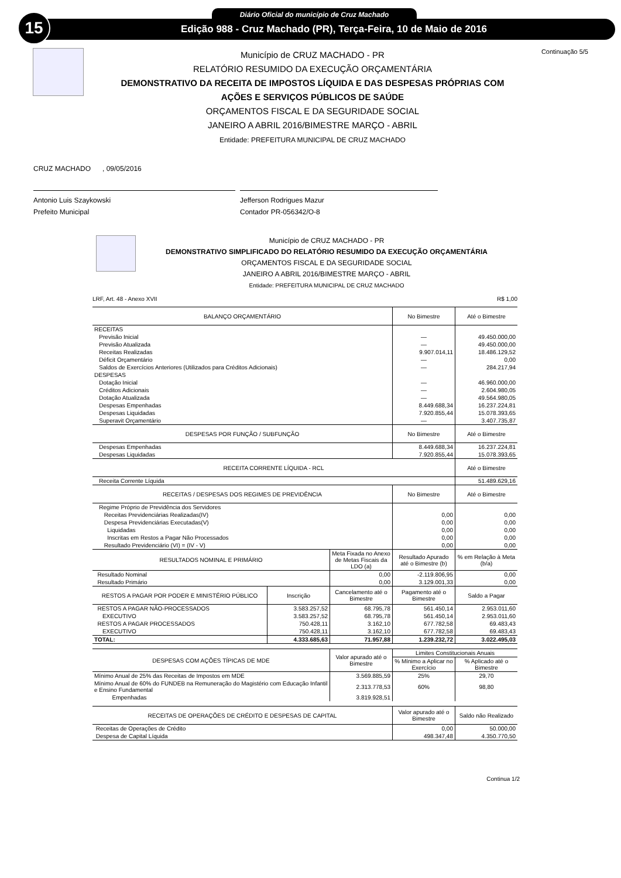15 Diário Oficial do município de Cruz Machado
Edição 988 - Cruz Machado (PR), Terça-Feira, 10 de Maio de 2016
Município de CRUZ MACHADO - PR
RELATÓRIO RESUMIDO DA EXECUÇÃO ORÇAMENTÁRIA
DEMONSTRATIVO DA RECEITA DE IMPOSTOS LÍQUIDA E DAS DESPESAS PRÓPRIAS COM
AÇÕES E SERVIÇOS PÚBLICOS DE SAÚDE
ORÇAMENTOS FISCAL E DA SEGURIDADE SOCIAL
JANEIRO A ABRIL 2016/BIMESTRE MARÇO - ABRIL
Entidade: PREFEITURA MUNICIPAL DE CRUZ MACHADO
Continuação 5/5
CRUZ MACHADO , 09/05/2016
Antonio Luis Szaykowski
Prefeito Municipal
Jefferson Rodrigues Mazur
Contador PR-056342/O-8
Município de CRUZ MACHADO - PR
DEMONSTRATIVO SIMPLIFICADO DO RELATÓRIO RESUMIDO DA EXECUÇÃO ORÇAMENTÁRIA
ORÇAMENTOS FISCAL E DA SEGURIDADE SOCIAL
JANEIRO A ABRIL 2016/BIMESTRE MARÇO - ABRIL
Entidade: PREFEITURA MUNICIPAL DE CRUZ MACHADO
LRF, Art. 48 - Anexo XVII R$ 1,00
| BALANÇO ORÇAMENTÁRIO | No Bimestre | Até o Bimestre |
| RECEITAS | | |
| Previsão Inicial | — | 49.450.000,00 |
| Previsão Atualizada | — | 49.450.000,00 |
| Receitas Realizadas | 9.907.014,11 | 18.486.129,52 |
| Déficit Orçamentário | — | 0,00 |
| Saldos de Exercícios Anteriores (Utilizados para Créditos Adicionais) | — | 284.217,94 |
| DESPESAS | | |
| Dotação Inicial | — | 46.960.000,00 |
| Créditos Adicionais | — | 2.604.980,05 |
| Dotação Atualizada | — | 49.564.980,05 |
| Despesas Empenhadas | 8.449.688,34 | 16.237.224,81 |
| Despesas Liquidadas | 7.920.855,44 | 15.078.393,65 |
| Superavit Orçamentário | — | 3.407.735,87 |
| DESPESAS POR FUNÇÃO / SUBFUNÇÃO | No Bimestre | Até o Bimestre |
| Despesas Empenhadas | 8.449.688,34 | 16.237.224,81 |
| Despesas Liquidadas | 7.920.855,44 | 15.078.393,65 |
| RECEITA CORRENTE LÍQUIDA - RCL | | Até o Bimestre |
| Receita Corrente Líquida | | 51.489.629,16 |
| RECEITAS / DESPESAS DOS REGIMES DE PREVIDÊNCIA | No Bimestre | Até o Bimestre |
| Regime Próprio de Previdência dos Servidores | | |
| Receitas Previdenciárias Realizadas(IV) | 0,00 | 0,00 |
| Despesa Previdenciárias Executadas(V) | 0,00 | 0,00 |
| Liquidadas | 0,00 | 0,00 |
| Inscritas em Restos a Pagar Não Processados | 0,00 | 0,00 |
| Resultado Previdenciário (VI) = (IV - V) | 0,00 | 0,00 |
| RESULTADOS NOMINAL E PRIMÁRIO | Meta Fixada no Anexo de Metas Fiscais da LDO (a) | Resultado Apurado até o Bimestre (b) | % em Relação à Meta (b/a) |
| Resultado Nominal | 0,00 | -2.119.806,95 | 0,00 |
| Resultado Primário | 0,00 | 3.129.001,33 | 0,00 |
| RESTOS A PAGAR POR PODER E MINISTÉRIO PÚBLICO | Inscrição | Cancelamento até o Bimestre | Pagamento até o Bimestre | Saldo a Pagar |
| RESTOS A PAGAR NÃO-PROCESSADOS | 3.583.257,52 | 68.795,78 | 561.450,14 | 2.953.011,60 |
| EXECUTIVO | 3.583.257,52 | 68.795,78 | 561.450,14 | 2.953.011,60 |
| RESTOS A PAGAR PROCESSADOS | 750.428,11 | 3.162,10 | 677.782,58 | 69.483,43 |
| EXECUTIVO | 750.428,11 | 3.162,10 | 677.782,58 | 69.483,43 |
| TOTAL: | 4.333.685,63 | 71.957,88 | 1.239.232,72 | 3.022.495,03 |
| DESPESAS COM AÇÕES TÍPICAS DE MDE | Valor apurado até o Bimestre | Limites Constitucionais Anuais | |
| | | % Mínimo a Aplicar no Exercício | % Aplicado até o Bimestre |
| Mínimo Anual de 25% das Receitas de Impostos em MDE | 3.569.885,59 | 25% | 29,70 |
| Mínimo Anual de 60% do FUNDEB na Remuneração do Magistério com Educação Infantil e Ensino Fundamental | 2.313.778,53 | 60% | 98,80 |
| Empenhadas | 3.819.928,51 | | |
| RECEITAS DE OPERAÇÕES DE CRÉDITO E DESPESAS DE CAPITAL | Valor apurado até o Bimestre | Saldo não Realizado |
| Receitas de Operações de Crédito | 0,00 | 50.000,00 |
| Despesa de Capital Líquida | 498.347,48 | 4.350.770,50 |
Continua 1/2